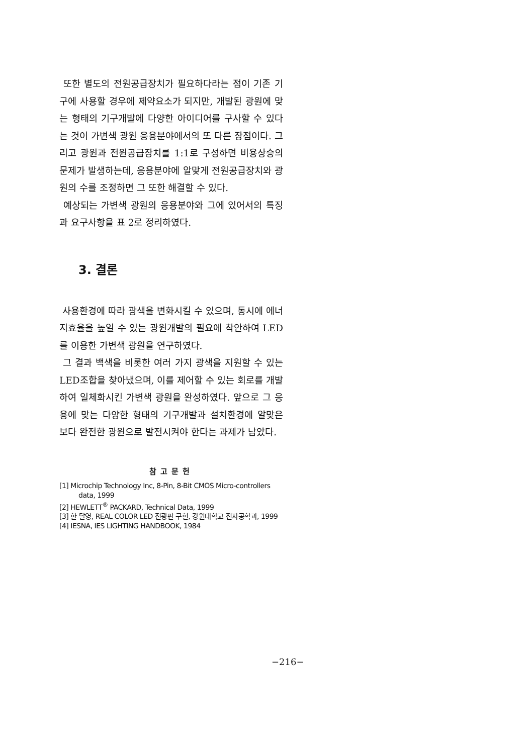또한 별도의 전원공급장치가 필요하다라는 점이 기존 기구에 사용할 경우에 제약요소가 되지만, 개발된 광원에 맞는 형태의 기구개발에 다양한 아이디어를 구사할 수 있다는 것이 가변색 광원 응용분야에서의 또 다른 장점이다. 그리고 광원과 전원공급장치를 1:1로 구성하면 비용상승의 문제가 발생하는데, 응용분야에 알맞게 전원공급장치와 광원의 수를 조정하면 그 또한 해결할 수 있다.
예상되는 가변색 광원의 응용분야와 그에 있어서의 특징과 요구사항을 표 2로 정리하였다.
3. 결론
사용환경에 따라 광색을 변화시킬 수 있으며, 동시에 에너지효율을 높일 수 있는 광원개발의 필요에 착안하여 LED를 이용한 가변색 광원을 연구하였다.
그 결과 백색을 비롯한 여러 가지 광색을 지원할 수 있는 LED조합을 찾아냈으며, 이를 제어할 수 있는 회로를 개발하여 일체화시킨 가변색 광원을 완성하였다. 앞으로 그 응용에 맞는 다양한 형태의 기구개발과 설치환경에 알맞은 보다 완전한 광원으로 발전시켜야 한다는 과제가 남았다.
참고문헌
[1] Microchip Technology Inc, 8-Pin, 8-Bit CMOS Micro-controllers data, 1999
[2] HEWLETT<sup>®</sup> PACKARD, Technical Data, 1999
[3] 한 달영, REAL COLOR LED 전광판 구현, 강원대학교 전자공학과, 1999
[4] IESNA, IES LIGHTING HANDBOOK, 1984
−216−